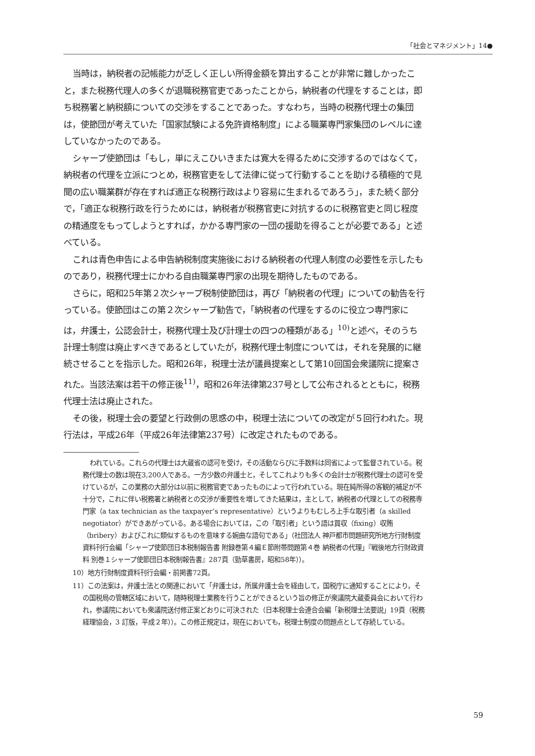「社会とマネジメント」14●
当時は，納税者の記帳能力が乏しく正しい所得金額を算出することが非常に難しかったこと，また税務代理人の多くが退職税務官吏であったことから，納税者の代理をすることは，即ち税務署と納税額についての交渉をすることであった。すなわち，当時の税務代理士の集団は，使節団が考えていた「国家試験による免許資格制度」による職業専門家集団のレベルに達していなかったのである。
シャープ使節団は「もし，単にえこひいきまたは寛大を得るために交渉するのではなくて，納税者の代理を立派につとめ，税務官吏をして法律に従って行動することを助ける積極的で見聞の広い職業群が存在すれば適正な税務行政はより容易に生まれるであろう」，また続く部分で，「適正な税務行政を行うためには，納税者が税務官吏に対抗するのに税務官吏と同じ程度の精通度をもってしようとすれば，かかる専門家の一団の援助を得ることが必要である」と述べている。
これは青色申告による申告納税制度実施後における納税者の代理人制度の必要性を示したものであり，税務代理士にかわる自由職業専門家の出現を期待したものである。
さらに，昭和25年第２次シャープ税制使節団は，再び「納税者の代理」についての勧告を行っている。使節団はこの第２次シャープ勧告で，「納税者の代理をするのに役立つ専門家には，弁護士，公認会計士，税務代理士及び計理士の四つの種類がある」<sup>10)</sup>と述べ，そのうち計理士制度は廃止すべきであるとしていたが，税務代理士制度については，それを発展的に継続させることを指示した。昭和26年，税理士法が議員提案として第10回国会衆議院に提案された。当該法案は若干の修正後<sup>11)</sup>，昭和26年法律第237号として公布されるとともに，税務代理士法は廃止された。
その後，税理士会の要望と行政側の思惑の中，税理士法についての改定が５回行われた。現行法は，平成26年（平成26年法律第237号）に改定されたものである。
われている。これらの代理士は大蔵省の認可を受け，その活動ならびに手数料は同省によって監督されている。税務代理士の数は現在3,200人である。一方少数の弁護士と，そしてこれよりも多くの会計士が税務代理士の認可を受けているが，この業務の大部分は以前に税務官吏であったものによって行われている。現在純所得の客観的補足が不十分で，これに伴い税務署と納税者との交渉が重要性を増してきた結果は，主として，納税者の代理としての税務専門家（a tax technician as the taxpayer’s representative）というよりもむしろ上手な取引者（a skilled negotiator）ができあがっている。ある場合においては，この「取引者」という語は買収（fixing）収賄（bribery）およびこれに類似するものを意味する婉曲な語句である」（社団法人 神戸都市問題研究所地方行財制度資料刊行会編「シャープ使節団日本税制報告書 附録巻第４編Ｅ節附帯問題第４巻 納税者の代理」『戦後地方行財政資料 別巻１シャープ使節団日本税制報告書』287頁（勁草書房，昭和58年））。
10）地方行財制度資料刊行会編・前掲書72頁。
11）この法案は，弁護士法との関連において「弁護士は，所属弁護士会を経由して，国税庁に通知することにより，その国税局の管轄区域において，随時税理士業務を行うことができるという旨の修正が衆議院大蔵委員会において行われ，参議院においても衆議院送付修正案どおりに可決された（日本税理士会連合会編「新税理士法要説」19頁（税務経理協会，3 訂版，平成２年））。この修正規定は，現在においても，税理士制度の問題点として存続している。
59